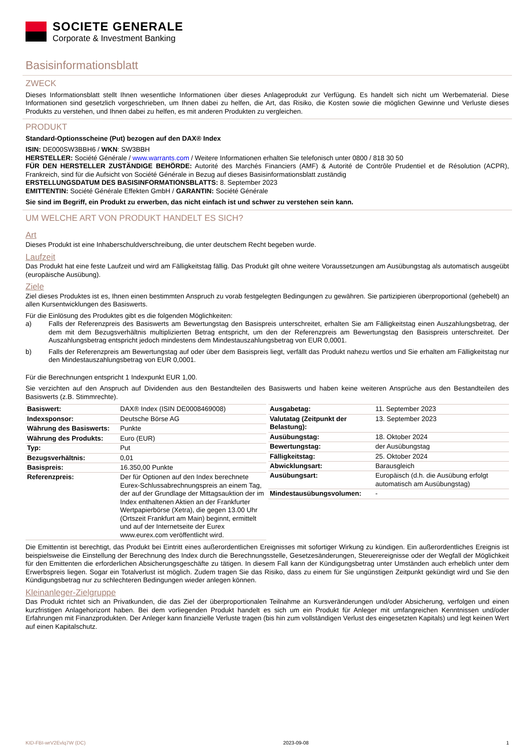SOCIETE GENERALE
Corporate & Investment Banking
Basisinformationsblatt
ZWECK
Dieses Informationsblatt stellt Ihnen wesentliche Informationen über dieses Anlageprodukt zur Verfügung. Es handelt sich nicht um Werbematerial. Diese Informationen sind gesetzlich vorgeschrieben, um Ihnen dabei zu helfen, die Art, das Risiko, die Kosten sowie die möglichen Gewinne und Verluste dieses Produkts zu verstehen, und Ihnen dabei zu helfen, es mit anderen Produkten zu vergleichen.
PRODUKT
Standard-Optionsscheine (Put) bezogen auf den DAX® Index
ISIN: DE000SW3BBH6 / WKN: SW3BBH
HERSTELLER: Société Générale / www.warrants.com / Weitere Informationen erhalten Sie telefonisch unter 0800 / 818 30 50
FÜR DEN HERSTELLER ZUSTÄNDIGE BEHÖRDE: Autorité des Marchés Financiers (AMF) & Autorité de Contrôle Prudentiel et de Résolution (ACPR), Frankreich, sind für die Aufsicht von Société Générale in Bezug auf dieses Basisinformationsblatt zuständig
ERSTELLUNGSDATUM DES BASISINFORMATIONSBLATTS: 8. September 2023
EMITTENTIN: Société Générale Effekten GmbH / GARANTIN: Société Générale
Sie sind im Begriff, ein Produkt zu erwerben, das nicht einfach ist und schwer zu verstehen sein kann.
UM WELCHE ART VON PRODUKT HANDELT ES SICH?
Art
Dieses Produkt ist eine Inhaberschuldverschreibung, die unter deutschem Recht begeben wurde.
Laufzeit
Das Produkt hat eine feste Laufzeit und wird am Fälligkeitstag fällig. Das Produkt gilt ohne weitere Voraussetzungen am Ausübungstag als automatisch ausgeübt (europäische Ausübung).
Ziele
Ziel dieses Produktes ist es, Ihnen einen bestimmten Anspruch zu vorab festgelegten Bedingungen zu gewähren. Sie partizipieren überproportional (gehebelt) an allen Kursentwicklungen des Basiswerts.
Für die Einlösung des Produktes gibt es die folgenden Möglichkeiten:
a) Falls der Referenzpreis des Basiswerts am Bewertungstag den Basispreis unterschreitet, erhalten Sie am Fälligkeitstag einen Auszahlungsbetrag, der dem mit dem Bezugsverhältnis multiplizierten Betrag entspricht, um den der Referenzpreis am Bewertungstag den Basispreis unterschreitet. Der Auszahlungsbetrag entspricht jedoch mindestens dem Mindestauszahlungsbetrag von EUR 0,0001.
b) Falls der Referenzpreis am Bewertungstag auf oder über dem Basispreis liegt, verfällt das Produkt nahezu wertlos und Sie erhalten am Fälligkeitstag nur den Mindestauszahlungsbetrag von EUR 0,0001.
Für die Berechnungen entspricht 1 Indexpunkt EUR 1,00.
Sie verzichten auf den Anspruch auf Dividenden aus den Bestandteilen des Basiswerts und haben keine weiteren Ansprüche aus den Bestandteilen des Basiswerts (z.B. Stimmrechte).
| Basiswert: | DAX® Index (ISIN DE0008469008) |
| Indexsponsor: | Deutsche Börse AG |
| Währung des Basiswerts: | Punkte |
| Währung des Produkts: | Euro (EUR) |
| Typ: | Put |
| Bezugsverhältnis: | 0,01 |
| Basispreis: | 16.350,00 Punkte |
| Referenzpreis: | Der für Optionen auf den Index berechnete Eurex-Schlussabrechnungspreis an einem Tag, der auf der Grundlage der Mittagsauktion der im Index enthaltenen Aktien an der Frankfurter Wertpapierbörse (Xetra), die gegen 13.00 Uhr (Ortszeit Frankfurt am Main) beginnt, ermittelt und auf der Internetseite der Eurex www.eurex.com veröffentlicht wird. |
| Ausgabetag: | 11. September 2023 |
| Valutatag (Zeitpunkt der Belastung): | 13. September 2023 |
| Ausübungstag: | 18. Oktober 2024 |
| Bewertungstag: | der Ausübungstag |
| Fälligkeitstag: | 25. Oktober 2024 |
| Abwicklungsart: | Barausgleich |
| Ausübungsart: | Europäisch (d.h. die Ausübung erfolgt automatisch am Ausübungstag) |
| Mindestausübungsvolumen: | - |
Die Emittentin ist berechtigt, das Produkt bei Eintritt eines außerordentlichen Ereignisses mit sofortiger Wirkung zu kündigen. Ein außerordentliches Ereignis ist beispielsweise die Einstellung der Berechnung des Index durch die Berechnungsstelle, Gesetzesänderungen, Steuerereignisse oder der Wegfall der Möglichkeit für den Emittenten die erforderlichen Absicherungsgeschäfte zu tätigen. In diesem Fall kann der Kündigungsbetrag unter Umständen auch erheblich unter dem Erwerbspreis liegen. Sogar ein Totalverlust ist möglich. Zudem tragen Sie das Risiko, dass zu einem für Sie ungünstigen Zeitpunkt gekündigt wird und Sie den Kündigungsbetrag nur zu schlechteren Bedingungen wieder anlegen können.
Kleinanleger-Zielgruppe
Das Produkt richtet sich an Privatkunden, die das Ziel der überproportionalen Teilnahme an Kursveränderungen und/oder Absicherung, verfolgen und einen kurzfristigen Anlagehorizont haben. Bei dem vorliegenden Produkt handelt es sich um ein Produkt für Anleger mit umfangreichen Kenntnissen und/oder Erfahrungen mit Finanzprodukten. Der Anleger kann finanzielle Verluste tragen (bis hin zum vollständigen Verlust des eingesetzten Kapitals) und legt keinen Wert auf einen Kapitalschutz.
KID-FBI-wrV2Evlq7W (DC) 2023-09-08 1